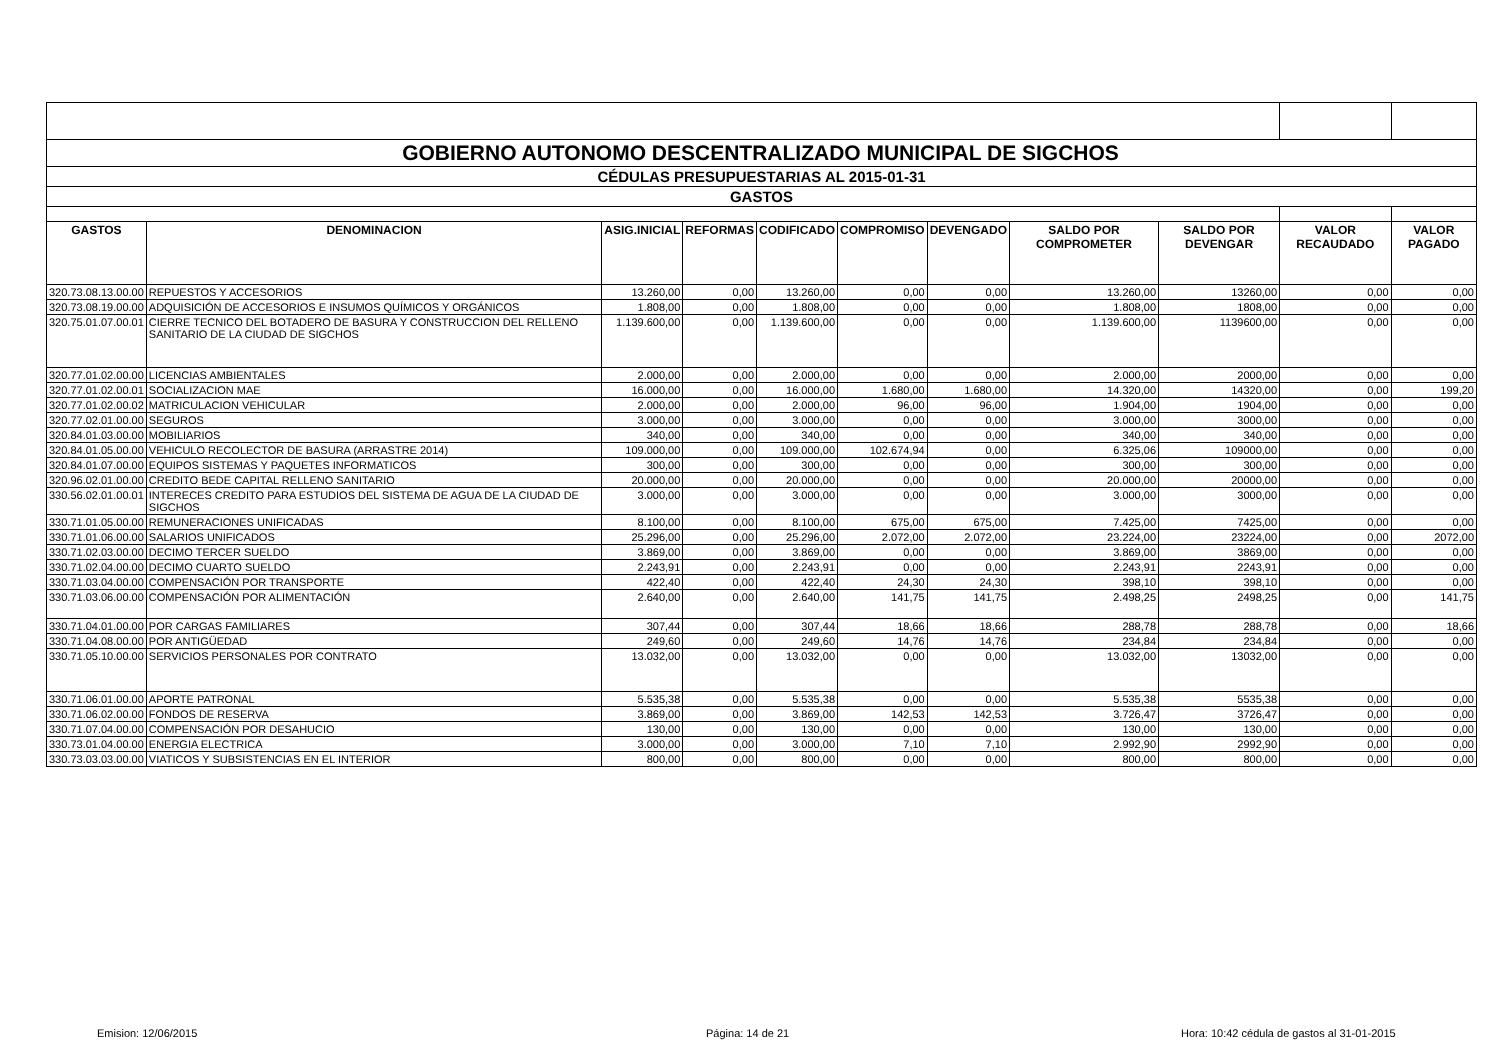| GOBIERNO AUTONOMO DESCENTRALIZADO MUNICIPAL DE SIGCHOS | | | | | | | | | | |
| CÉDULAS PRESUPUESTARIAS AL 2015-01-31 | | | | | | | | | | |
| GASTOS | | | | | | | | | | |
| GASTOS | DENOMINACION | ASIG.INICIAL | REFORMAS | CODIFICADO | COMPROMISO | DEVENGADO | SALDO POR COMPROMETER | SALDO POR DEVENGAR | VALOR RECAUDADO | VALOR PAGADO |
| 320.73.08.13.00.00 | REPUESTOS Y ACCESORIOS | 13.260,00 | 0,00 | 13.260,00 | 0,00 | 0,00 | 13.260,00 | 13260,00 | 0,00 | 0,00 |
| 320.73.08.19.00.00 | ADQUISICIÓN DE ACCESORIOS E INSUMOS QUÍMICOS Y ORGÁNICOS | 1.808,00 | 0,00 | 1.808,00 | 0,00 | 0,00 | 1.808,00 | 1808,00 | 0,00 | 0,00 |
| 320.75.01.07.00.01 | CIERRE TECNICO DEL BOTADERO DE BASURA Y CONSTRUCCION DEL RELLENO SANITARIO DE LA CIUDAD DE SIGCHOS | 1.139.600,00 | 0,00 | 1.139.600,00 | 0,00 | 0,00 | 1.139.600,00 | 1139600,00 | 0,00 | 0,00 |
| 320.77.01.02.00.00 | LICENCIAS AMBIENTALES | 2.000,00 | 0,00 | 2.000,00 | 0,00 | 0,00 | 2.000,00 | 2000,00 | 0,00 | 0,00 |
| 320.77.01.02.00.01 | SOCIALIZACION MAE | 16.000,00 | 0,00 | 16.000,00 | 1.680,00 | 1.680,00 | 14.320,00 | 14320,00 | 0,00 | 199,20 |
| 320.77.01.02.00.02 | MATRICULACION VEHICULAR | 2.000,00 | 0,00 | 2.000,00 | 96,00 | 96,00 | 1.904,00 | 1904,00 | 0,00 | 0,00 |
| 320.77.02.01.00.00 | SEGUROS | 3.000,00 | 0,00 | 3.000,00 | 0,00 | 0,00 | 3.000,00 | 3000,00 | 0,00 | 0,00 |
| 320.84.01.03.00.00 | MOBILIARIOS | 340,00 | 0,00 | 340,00 | 0,00 | 0,00 | 340,00 | 340,00 | 0,00 | 0,00 |
| 320.84.01.05.00.00 | VEHICULO RECOLECTOR DE BASURA (ARRASTRE 2014) | 109.000,00 | 0,00 | 109.000,00 | 102.674,94 | 0,00 | 6.325,06 | 109000,00 | 0,00 | 0,00 |
| 320.84.01.07.00.00 | EQUIPOS SISTEMAS Y PAQUETES INFORMATICOS | 300,00 | 0,00 | 300,00 | 0,00 | 0,00 | 300,00 | 300,00 | 0,00 | 0,00 |
| 320.96.02.01.00.00 | CREDITO BEDE CAPITAL RELLENO SANITARIO | 20.000,00 | 0,00 | 20.000,00 | 0,00 | 0,00 | 20.000,00 | 20000,00 | 0,00 | 0,00 |
| 330.56.02.01.00.01 | INTERECES CREDITO PARA ESTUDIOS DEL SISTEMA DE AGUA DE LA CIUDAD DE SIGCHOS | 3.000,00 | 0,00 | 3.000,00 | 0,00 | 0,00 | 3.000,00 | 3000,00 | 0,00 | 0,00 |
| 330.71.01.05.00.00 | REMUNERACIONES UNIFICADAS | 8.100,00 | 0,00 | 8.100,00 | 675,00 | 675,00 | 7.425,00 | 7425,00 | 0,00 | 0,00 |
| 330.71.01.06.00.00 | SALARIOS UNIFICADOS | 25.296,00 | 0,00 | 25.296,00 | 2.072,00 | 2.072,00 | 23.224,00 | 23224,00 | 0,00 | 2072,00 |
| 330.71.02.03.00.00 | DECIMO TERCER SUELDO | 3.869,00 | 0,00 | 3.869,00 | 0,00 | 0,00 | 3.869,00 | 3869,00 | 0,00 | 0,00 |
| 330.71.02.04.00.00 | DECIMO CUARTO SUELDO | 2.243,91 | 0,00 | 2.243,91 | 0,00 | 0,00 | 2.243,91 | 2243,91 | 0,00 | 0,00 |
| 330.71.03.04.00.00 | COMPENSACIÓN POR TRANSPORTE | 422,40 | 0,00 | 422,40 | 24,30 | 24,30 | 398,10 | 398,10 | 0,00 | 0,00 |
| 330.71.03.06.00.00 | COMPENSACIÓN POR ALIMENTACIÓN | 2.640,00 | 0,00 | 2.640,00 | 141,75 | 141,75 | 2.498,25 | 2498,25 | 0,00 | 141,75 |
| 330.71.04.01.00.00 | POR CARGAS FAMILIARES | 307,44 | 0,00 | 307,44 | 18,66 | 18,66 | 288,78 | 288,78 | 0,00 | 18,66 |
| 330.71.04.08.00.00 | POR ANTIGÜEDAD | 249,60 | 0,00 | 249,60 | 14,76 | 14,76 | 234,84 | 234,84 | 0,00 | 0,00 |
| 330.71.05.10.00.00 | SERVICIOS PERSONALES POR CONTRATO | 13.032,00 | 0,00 | 13.032,00 | 0,00 | 0,00 | 13.032,00 | 13032,00 | 0,00 | 0,00 |
| 330.71.06.01.00.00 | APORTE PATRONAL | 5.535,38 | 0,00 | 5.535,38 | 0,00 | 0,00 | 5.535,38 | 5535,38 | 0,00 | 0,00 |
| 330.71.06.02.00.00 | FONDOS DE RESERVA | 3.869,00 | 0,00 | 3.869,00 | 142,53 | 142,53 | 3.726,47 | 3726,47 | 0,00 | 0,00 |
| 330.71.07.04.00.00 | COMPENSACIÓN POR DESAHUCIO | 130,00 | 0,00 | 130,00 | 0,00 | 0,00 | 130,00 | 130,00 | 0,00 | 0,00 |
| 330.73.01.04.00.00 | ENERGIA ELECTRICA | 3.000,00 | 0,00 | 3.000,00 | 7,10 | 7,10 | 2.992,90 | 2992,90 | 0,00 | 0,00 |
| 330.73.03.03.00.00 | VIATICOS Y SUBSISTENCIAS EN EL INTERIOR | 800,00 | 0,00 | 800,00 | 0,00 | 0,00 | 800,00 | 800,00 | 0,00 | 0,00 |
Emision: 12/06/2015 Página: 14 de 21
Hora: 10:42 cédula de gastos al 31-01-2015